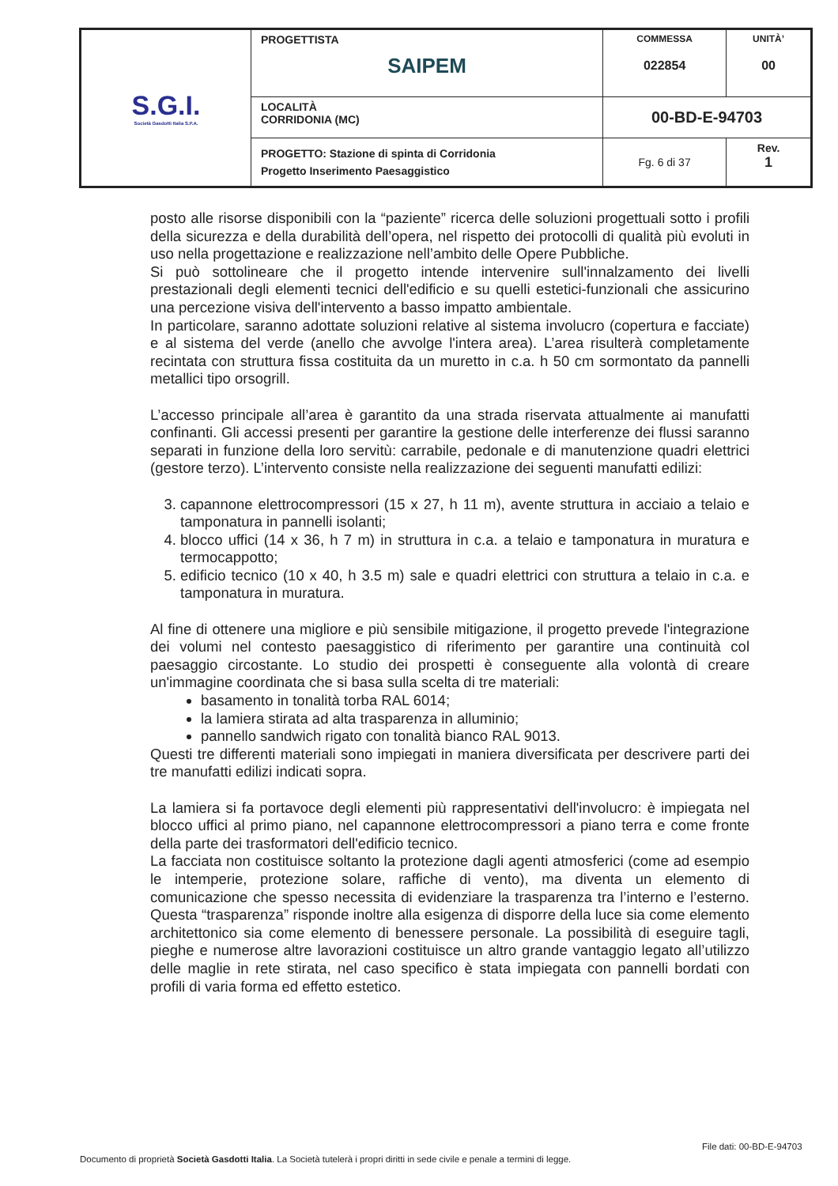| S.G.I. Società Gasdotti Italia S.P.A. | PROGETTISTA SAIPEM | COMMESSA 022854 | UNITÀ’ 00 |
| | LOCALITÀ CORRIDONIA (MC) | 00-BD-E-94703 | |
| | PROGETTO: Stazione di spinta di Corridonia Progetto Inserimento Paesaggistico | Fg. 6 di 37 | Rev. 1 |
posto alle risorse disponibili con la “paziente” ricerca delle soluzioni progettuali sotto i profili della sicurezza e della durabilità dell’opera, nel rispetto dei protocolli di qualità più evoluti in uso nella progettazione e realizzazione nell’ambito delle Opere Pubbliche.
Si può sottolineare che il progetto intende intervenire sull'innalzamento dei livelli prestazionali degli elementi tecnici dell'edificio e su quelli estetici-funzionali che assicurino una percezione visiva dell'intervento a basso impatto ambientale.
In particolare, saranno adottate soluzioni relative al sistema involucro (copertura e facciate) e al sistema del verde (anello che avvolge l'intera area). L’area risulterà completamente recintata con struttura fissa costituita da un muretto in c.a. h 50 cm sormontato da pannelli metallici tipo orsogrill.
L’accesso principale all’area è garantito da una strada riservata attualmente ai manufatti confinanti. Gli accessi presenti per garantire la gestione delle interferenze dei flussi saranno separati in funzione della loro servitù: carrabile, pedonale e di manutenzione quadri elettrici (gestore terzo). L’intervento consiste nella realizzazione dei seguenti manufatti edilizi:
3. capannone elettrocompressori (15 x 27, h 11 m), avente struttura in acciaio a telaio e tamponatura in pannelli isolanti;
4. blocco uffici (14 x 36, h 7 m) in struttura in c.a. a telaio e tamponatura in muratura e termocappotto;
5. edificio tecnico (10 x 40, h 3.5 m) sale e quadri elettrici con struttura a telaio in c.a. e tamponatura in muratura.
Al fine di ottenere una migliore e più sensibile mitigazione, il progetto prevede l'integrazione dei volumi nel contesto paesaggistico di riferimento per garantire una continuità col paesaggio circostante. Lo studio dei prospetti è conseguente alla volontà di creare un'immagine coordinata che si basa sulla scelta di tre materiali:
basamento in tonalità torba RAL 6014;
la lamiera stirata ad alta trasparenza in alluminio;
pannello sandwich rigato con tonalità bianco RAL 9013.
Questi tre differenti materiali sono impiegati in maniera diversificata per descrivere parti dei tre manufatti edilizi indicati sopra.
La lamiera si fa portavoce degli elementi più rappresentativi dell'involucro: è impiegata nel blocco uffici al primo piano, nel capannone elettrocompressori a piano terra e come fronte della parte dei trasformatori dell'edificio tecnico.
La facciata non costituisce soltanto la protezione dagli agenti atmosferici (come ad esempio le intemperie, protezione solare, raffiche di vento), ma diventa un elemento di comunicazione che spesso necessita di evidenziare la trasparenza tra l’interno e l’esterno. Questa “trasparenza” risponde inoltre alla esigenza di disporre della luce sia come elemento architettonico sia come elemento di benessere personale. La possibilità di eseguire tagli, pieghe e numerose altre lavorazioni costituisce un altro grande vantaggio legato all’utilizzo delle maglie in rete stirata, nel caso specifico è stata impiegata con pannelli bordati con profili di varia forma ed effetto estetico.
File dati: 00-BD-E-94703
Documento di proprietà Società Gasdotti Italia. La Società tutelerà i propri diritti in sede civile e penale a termini di legge.